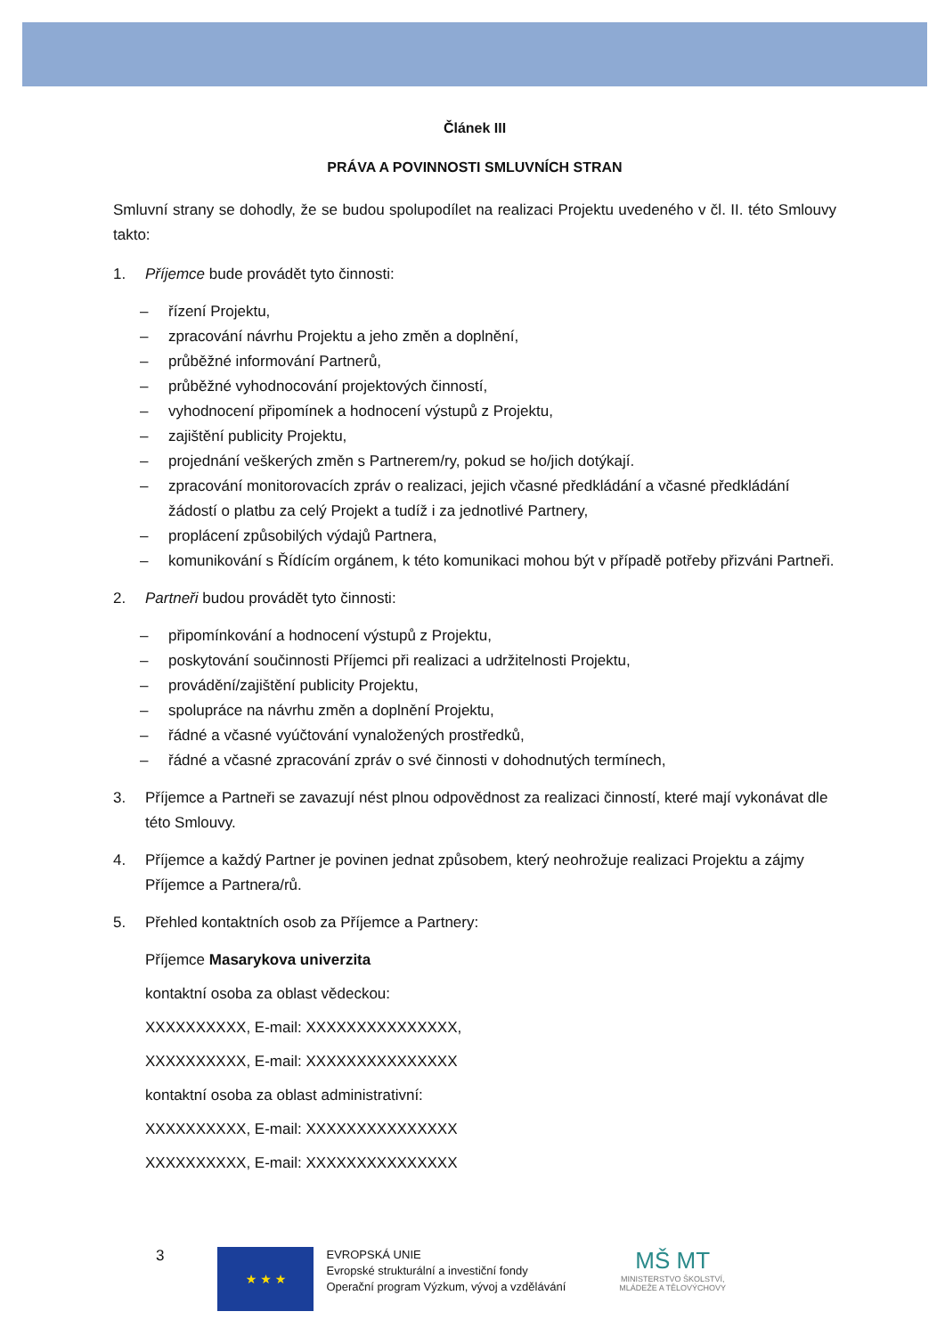Článek III
PRÁVA A POVINNOSTI SMLUVNÍCH STRAN
Smluvní strany se dohodly, že se budou spolupodílet na realizaci Projektu uvedeného v čl. II. této Smlouvy takto:
1. Příjemce bude provádět tyto činnosti:
– řízení Projektu,
– zpracování návrhu Projektu a jeho změn a doplnění,
– průběžné informování Partnerů,
– průběžné vyhodnocování projektových činností,
– vyhodnocení připomínek a hodnocení výstupů z Projektu,
– zajištění publicity Projektu,
– projednání veškerých změn s Partnerem/ry, pokud se ho/jich dotýkají.
– zpracování monitorovacích zpráv o realizaci, jejich včasné předkládání a včasné předkládání žádostí o platbu za celý Projekt a tudíž i za jednotlivé Partnery,
– proplácení způsobilých výdajů Partnera,
– komunikování s Řídícím orgánem, k této komunikaci mohou být v případě potřeby přizváni Partneři.
2. Partneři budou provádět tyto činnosti:
– připomínkování a hodnocení výstupů z Projektu,
– poskytování součinnosti Příjemci při realizaci a udržitelnosti Projektu,
– provádění/zajištění publicity Projektu,
– spolupráce na návrhu změn a doplnění Projektu,
– řádné a včasné vyúčtování vynaložených prostředků,
– řádné a včasné zpracování zpráv o své činnosti v dohodnutých termínech,
3. Příjemce a Partneři se zavazují nést plnou odpovědnost za realizaci činností, které mají vykonávat dle této Smlouvy.
4. Příjemce a každý Partner je povinen jednat způsobem, který neohrožuje realizaci Projektu a zájmy Příjemce a Partnera/rů.
5. Přehled kontaktních osob za Příjemce a Partnery:
Příjemce Masarykova univerzita
kontaktní osoba za oblast vědeckou:
XXXXXXXXXX, E-mail: XXXXXXXXXXXXXXX,
XXXXXXXXXX, E-mail: XXXXXXXXXXXXXXX
kontaktní osoba za oblast administrativní:
XXXXXXXXXX, E-mail: XXXXXXXXXXXXXXX
XXXXXXXXXX, E-mail: XXXXXXXXXXXXXXX
3
★ ★ ★
EVROPSKÁ UNIE
Evropské strukturální a investiční fondy
Operační program Výzkum, vývoj a vzdělávání
MŠ MT
MINISTERSTVO ŠKOLSTVÍ,
MLÁDEŽE A TĚLOVÝCHOVY